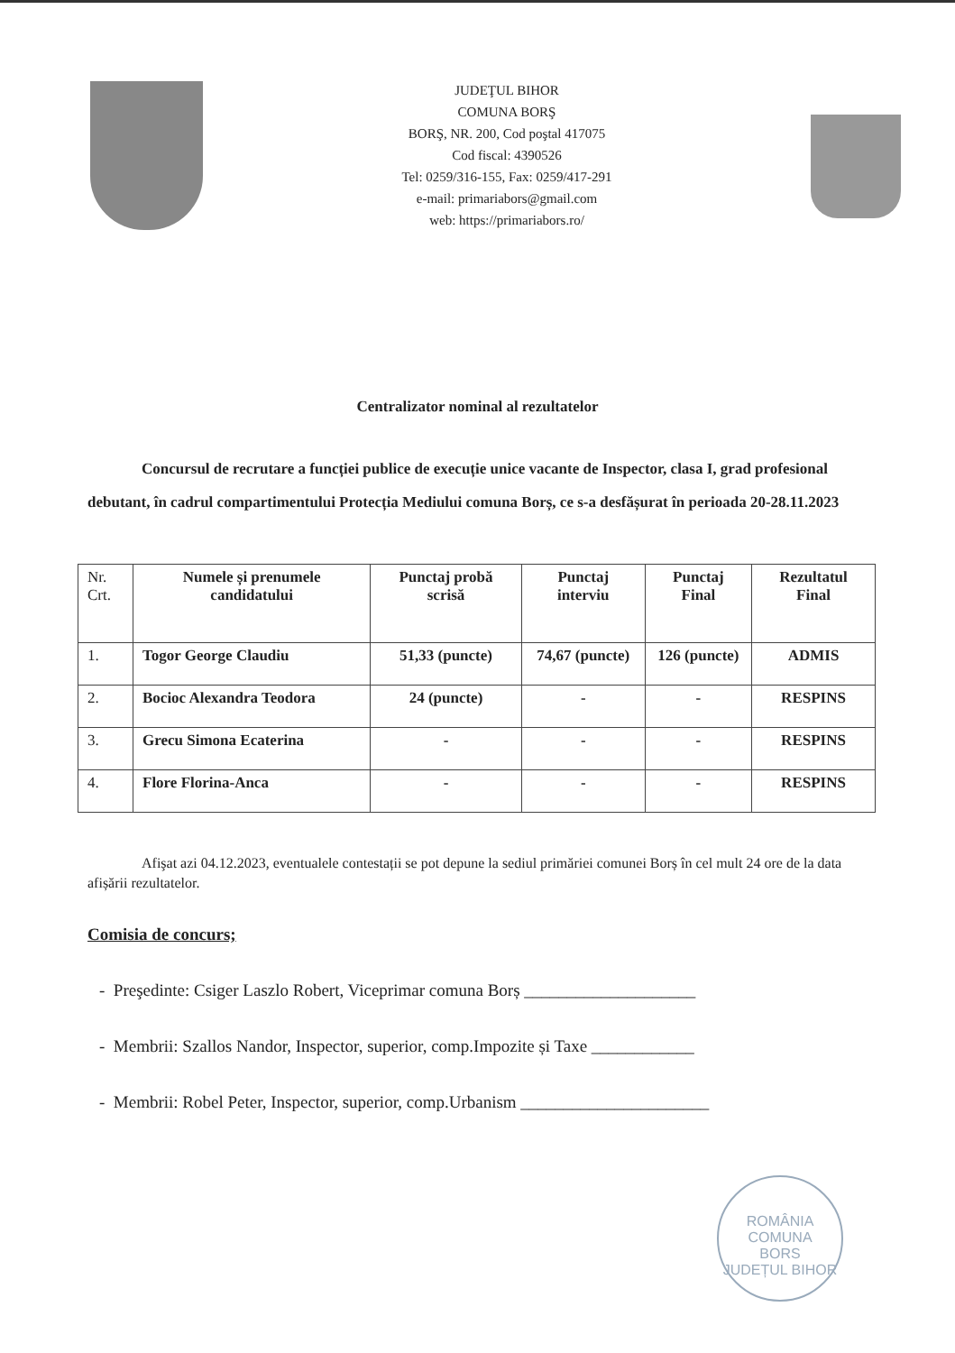JUDEŢUL BIHOR
COMUNA BORŞ
BORŞ, NR. 200, Cod poştal 417075
Cod fiscal: 4390526
Tel: 0259/316-155, Fax: 0259/417-291
e-mail: primariabors@gmail.com
web: https://primariabors.ro/
Centralizator nominal al rezultatelor
Concursul de recrutare a funcției publice de execuție unice vacante de Inspector, clasa I, grad profesional debutant, în cadrul compartimentului Protecția Mediului comuna Borș, ce s-a desfășurat în perioada 20-28.11.2023
| Nr. Crt. | Numele și prenumele candidatului | Punctaj probă scrisă | Punctaj interviu | Punctaj Final | Rezultatul Final |
| --- | --- | --- | --- | --- | --- |
| 1. | Togor George Claudiu | 51,33 (puncte) | 74,67 (puncte) | 126 (puncte) | ADMIS |
| 2. | Bocioc Alexandra Teodora | 24 (puncte) | - | - | RESPINS |
| 3. | Grecu Simona Ecaterina | - | - | - | RESPINS |
| 4. | Flore Florina-Anca | - | - | - | RESPINS |
Afişat azi 04.12.2023, eventualele contestații se pot depune la sediul primăriei comunei Borș în cel mult 24 ore de la data afișării rezultatelor.
Comisia de concurs;
- Preşedinte: Csiger Laszlo Robert, Viceprimar comuna Borș ____________________
- Membrii: Szallos Nandor, Inspector, superior, comp.Impozite și Taxe ____________
- Membrii: Robel Peter, Inspector, superior, comp.Urbanism ______________________
ROMÂNIA
COMUNA
BORS
JUDEȚUL BIHOR